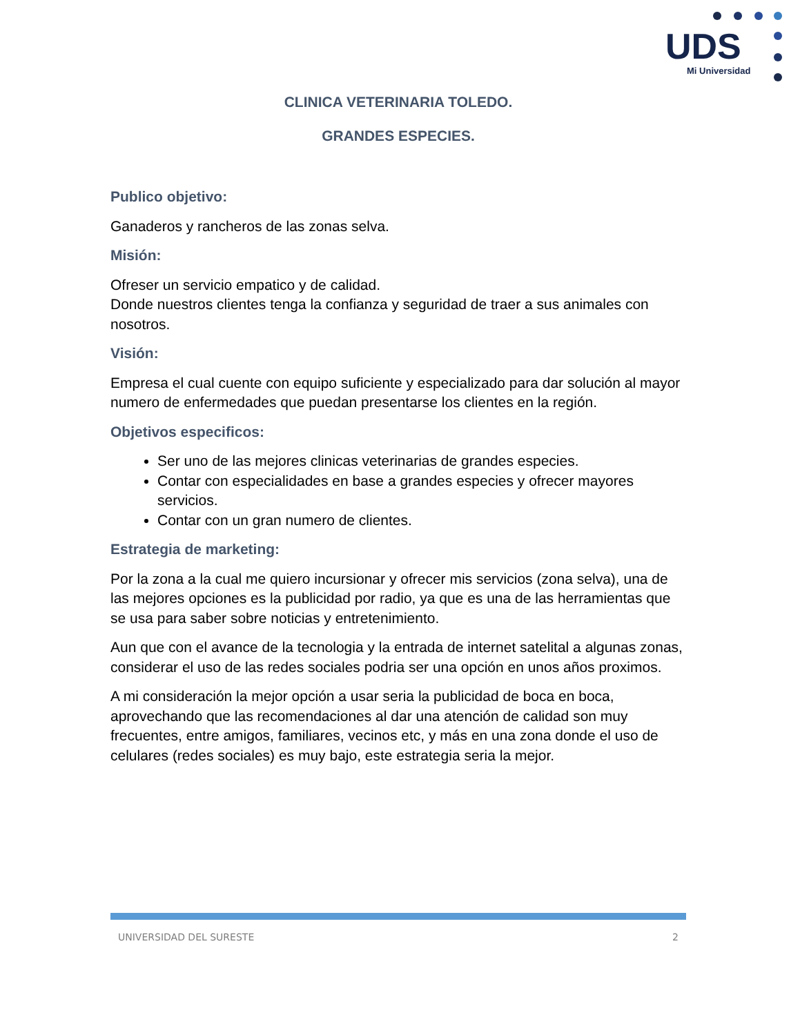UDS
Mi Universidad
CLINICA VETERINARIA TOLEDO.
GRANDES ESPECIES.
Publico objetivo:
Ganaderos y rancheros de las zonas selva.
Misión:
Ofreser un servicio empatico y de calidad.
Donde nuestros clientes tenga la confianza y seguridad de traer a sus animales con nosotros.
Visión:
Empresa el cual cuente con equipo suficiente y especializado para dar solución al mayor numero de enfermedades que puedan presentarse los clientes en la región.
Objetivos especificos:
Ser uno de las mejores clinicas veterinarias de grandes especies.
Contar con especialidades en base a grandes especies y ofrecer mayores servicios.
Contar con un gran numero de clientes.
Estrategia de marketing:
Por la zona a la cual me quiero incursionar y ofrecer mis servicios (zona selva), una de las mejores opciones es la publicidad por radio, ya que es una de las herramientas que se usa para saber sobre noticias y entretenimiento.
Aun que con el avance de la tecnologia y la entrada de internet satelital a algunas zonas, considerar el uso de las redes sociales podria ser una opción en unos años proximos.
A mi consideración la mejor opción a usar seria la publicidad de boca en boca, aprovechando que las recomendaciones al dar una atención de calidad son muy frecuentes, entre amigos, familiares, vecinos etc, y más en una zona donde el uso de celulares (redes sociales) es muy bajo, este estrategia seria la mejor.
UNIVERSIDAD DEL SURESTE 2